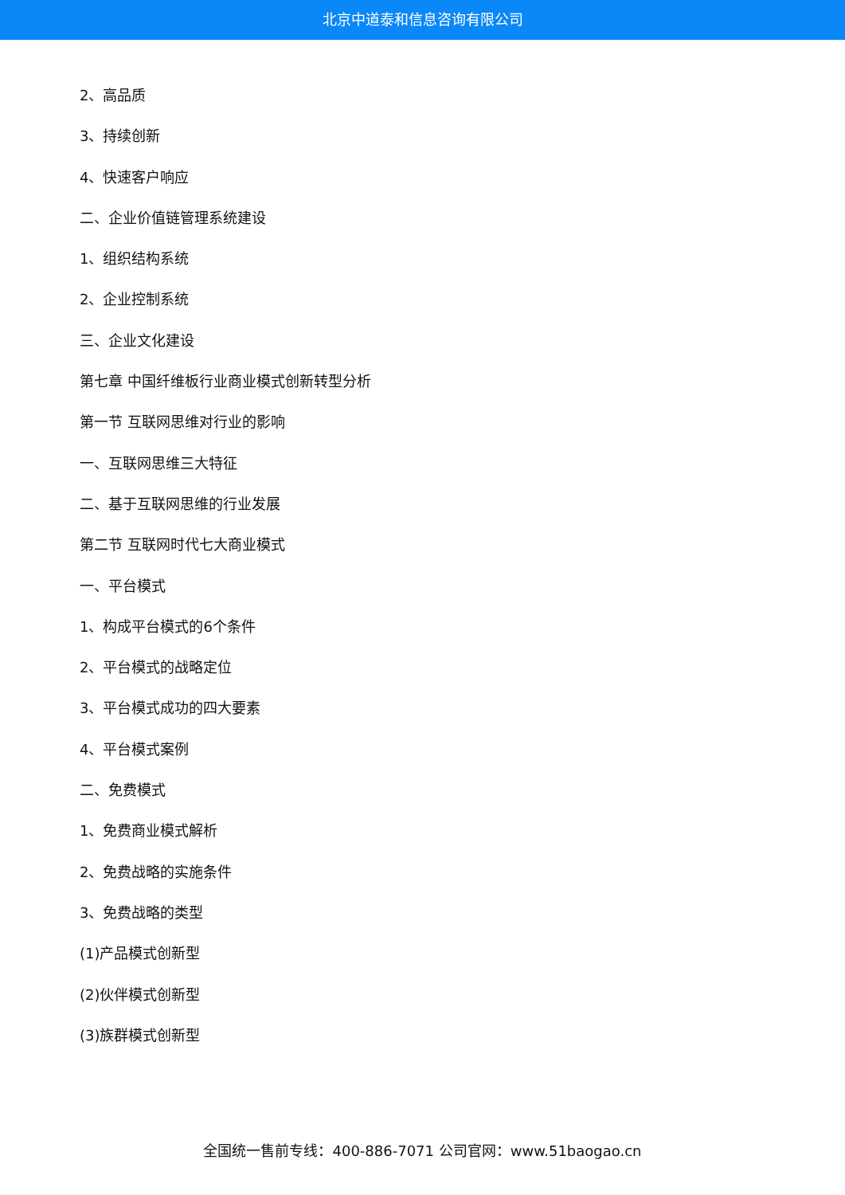北京中道泰和信息咨询有限公司
2、高品质
3、持续创新
4、快速客户响应
二、企业价值链管理系统建设
1、组织结构系统
2、企业控制系统
三、企业文化建设
第七章 中国纤维板行业商业模式创新转型分析
第一节 互联网思维对行业的影响
一、互联网思维三大特征
二、基于互联网思维的行业发展
第二节 互联网时代七大商业模式
一、平台模式
1、构成平台模式的6个条件
2、平台模式的战略定位
3、平台模式成功的四大要素
4、平台模式案例
二、免费模式
1、免费商业模式解析
2、免费战略的实施条件
3、免费战略的类型
(1)产品模式创新型
(2)伙伴模式创新型
(3)族群模式创新型
全国统一售前专线：400-886-7071 公司官网：www.51baogao.cn